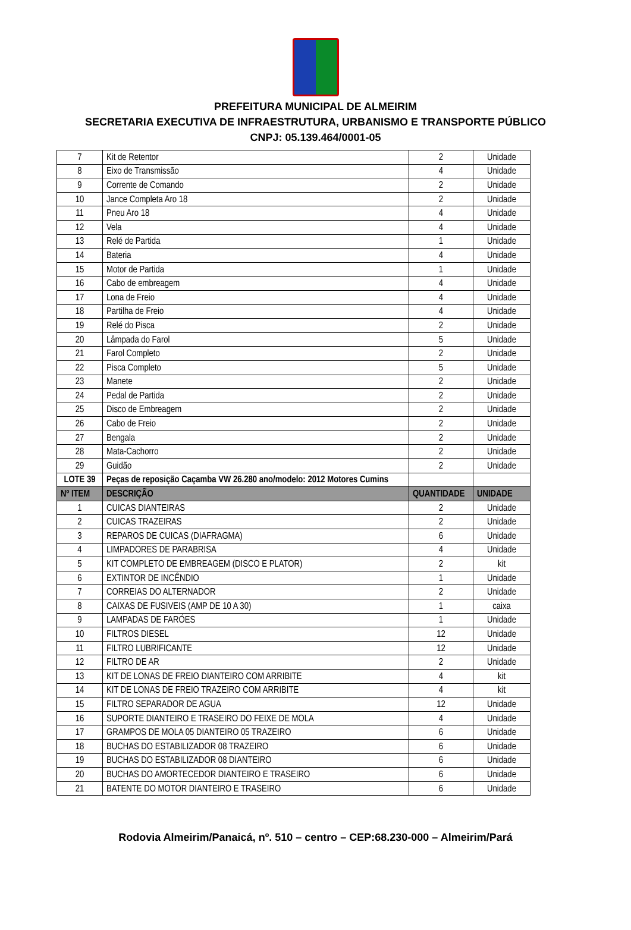PREFEITURA MUNICIPAL DE ALMEIRIM
SECRETARIA EXECUTIVA DE INFRAESTRUTURA, URBANISMO E TRANSPORTE PÚBLICO
CNPJ: 05.139.464/0001-05
| 7 | Kit de Retentor | 2 | Unidade |
| 8 | Eixo de Transmissão | 4 | Unidade |
| 9 | Corrente de Comando | 2 | Unidade |
| 10 | Jance Completa Aro 18 | 2 | Unidade |
| 11 | Pneu Aro 18 | 4 | Unidade |
| 12 | Vela | 4 | Unidade |
| 13 | Relé de Partida | 1 | Unidade |
| 14 | Bateria | 4 | Unidade |
| 15 | Motor de Partida | 1 | Unidade |
| 16 | Cabo de embreagem | 4 | Unidade |
| 17 | Lona de Freio | 4 | Unidade |
| 18 | Partilha de Freio | 4 | Unidade |
| 19 | Relé do Pisca | 2 | Unidade |
| 20 | Lâmpada do Farol | 5 | Unidade |
| 21 | Farol Completo | 2 | Unidade |
| 22 | Pisca Completo | 5 | Unidade |
| 23 | Manete | 2 | Unidade |
| 24 | Pedal de Partida | 2 | Unidade |
| 25 | Disco de Embreagem | 2 | Unidade |
| 26 | Cabo de Freio | 2 | Unidade |
| 27 | Bengala | 2 | Unidade |
| 28 | Mata-Cachorro | 2 | Unidade |
| 29 | Guidão | 2 | Unidade |
| LOTE 39 | Peças de reposição Caçamba VW 26.280 ano/modelo: 2012 Motores Cumins | | |
| Nº ITEM | DESCRIÇÃO | QUANTIDADE | UNIDADE |
| 1 | CUICAS DIANTEIRAS | 2 | Unidade |
| 2 | CUICAS TRAZEIRAS | 2 | Unidade |
| 3 | REPAROS DE CUICAS (DIAFRAGMA) | 6 | Unidade |
| 4 | LIMPADORES DE PARABRISA | 4 | Unidade |
| 5 | KIT COMPLETO DE EMBREAGEM (DISCO E PLATOR) | 2 | kit |
| 6 | EXTINTOR DE INCÊNDIO | 1 | Unidade |
| 7 | CORREIAS DO ALTERNADOR | 2 | Unidade |
| 8 | CAIXAS DE FUSIVEIS (AMP DE 10 A 30) | 1 | caixa |
| 9 | LAMPADAS DE FARÓES | 1 | Unidade |
| 10 | FILTROS DIESEL | 12 | Unidade |
| 11 | FILTRO LUBRIFICANTE | 12 | Unidade |
| 12 | FILTRO DE AR | 2 | Unidade |
| 13 | KIT DE LONAS DE FREIO DIANTEIRO COM ARRIBITE | 4 | kit |
| 14 | KIT DE LONAS DE FREIO TRAZEIRO COM ARRIBITE | 4 | kit |
| 15 | FILTRO SEPARADOR DE AGUA | 12 | Unidade |
| 16 | SUPORTE DIANTEIRO E TRASEIRO DO FEIXE DE MOLA | 4 | Unidade |
| 17 | GRAMPOS DE MOLA 05 DIANTEIRO 05 TRAZEIRO | 6 | Unidade |
| 18 | BUCHAS DO ESTABILIZADOR 08 TRAZEIRO | 6 | Unidade |
| 19 | BUCHAS DO ESTABILIZADOR 08 DIANTEIRO | 6 | Unidade |
| 20 | BUCHAS DO AMORTECEDOR DIANTEIRO E TRASEIRO | 6 | Unidade |
| 21 | BATENTE DO MOTOR DIANTEIRO E TRASEIRO | 6 | Unidade |
Rodovia Almeirim/Panaicá, nº. 510 – centro – CEP:68.230-000 – Almeirim/Pará